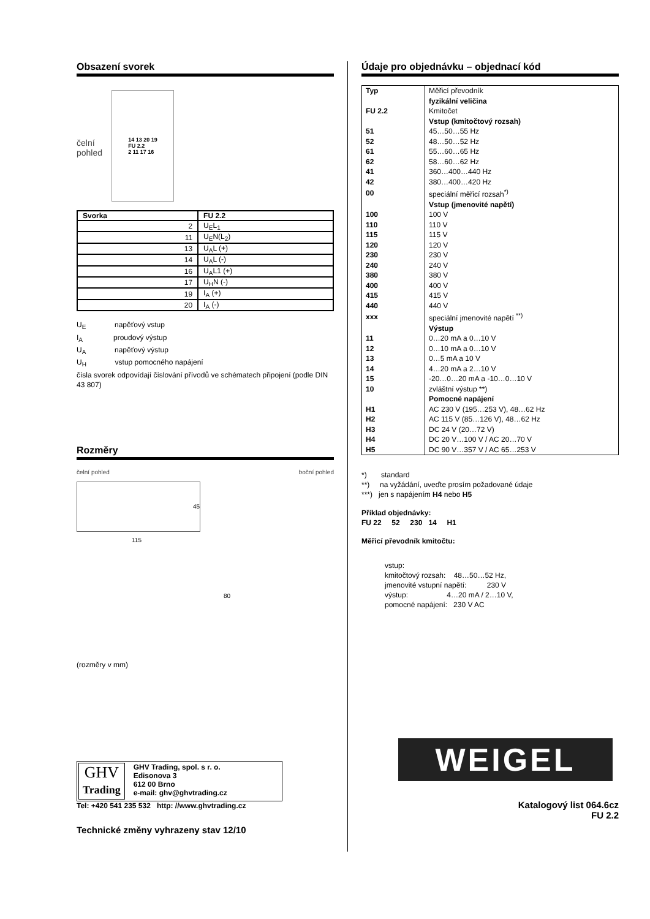Obsazení svorek
čelní
pohled
14 13 20 19
FU 2.2
2 11 17 16
| Svorka | FU 2.2 |
| --- | --- |
| 2 | U<sub>E</sub>L<sub>1</sub> |
| 11 | U<sub>E</sub>N(L<sub>2</sub>) |
| 13 | U<sub>A</sub>L (+) |
| 14 | U<sub>A</sub>L (-) |
| 16 | U<sub>A</sub>L1 (+) |
| 17 | U<sub>H</sub>N (-) |
| 19 | I<sub>A</sub> (+) |
| 20 | I<sub>A</sub> (-) |
U<sub>E</sub> napěťový vstup
I<sub>A</sub> proudový výstup
U<sub>A</sub> napěťový výstup
U<sub>H</sub> vstup pomocného napájení
čísla svorek odpovídají číslování přívodů ve schématech připojení (podle DIN 43 807)
Rozměry
čelní pohled boční pohled
45
115
80
(rozměry v mm)
GHV
Trading
GHV Trading, spol. s r. o.
Edisonova 3
612 00 Brno
e-mail: ghv@ghvtrading.cz
Tel: +420 541 235 532 http: //www.ghvtrading.cz
Technické změny vyhrazeny stav 12/10
Údaje pro objednávku – objednací kód
| Typ | Měřicí převodník |
| | fyzikální veličina |
| FU 2.2 | Kmitočet |
| | Vstup (kmitočtový rozsah) |
| 51 | 45…50…55 Hz |
| 52 | 48…50…52 Hz |
| 61 | 55…60…65 Hz |
| 62 | 58…60…62 Hz |
| 41 | 360…400…440 Hz |
| 42 | 380…400…420 Hz |
| 00 | speciální měřicí rozsah<sup>*)</sup> |
| | Vstup (jmenovité napětí) |
| 100 | 100 V |
| 110 | 110 V |
| 115 | 115 V |
| 120 | 120 V |
| 230 | 230 V |
| 240 | 240 V |
| 380 | 380 V |
| 400 | 400 V |
| 415 | 415 V |
| 440 | 440 V |
| xxx | speciální jmenovité napětí <sup>**)</sup> |
| | Výstup |
| 11 | 0…20 mA a 0…10 V |
| 12 | 0…10 mA a 0…10 V |
| 13 | 0…5 mA a 10 V |
| 14 | 4…20 mA a 2…10 V |
| 15 | -20…0…20 mA a -10…0…10 V |
| 10 | zvláštní výstup **) |
| | Pomocné napájení |
| H1 | AC 230 V (195…253 V), 48…62 Hz |
| H2 | AC 115 V (85…126 V), 48…62 Hz |
| H3 | DC 24 V (20…72 V) |
| H4 | DC 20 V…100 V / AC 20…70 V |
| H5 | DC 90 V…357 V / AC 65…253 V |
*) standard
**) na vyžádání, uveďte prosím požadované údaje
***) jen s napájením H4 nebo H5
Příklad objednávky:
FU 22 52 230 14 H1
Měřicí převodník kmitočtu:
vstup:
kmitočtový rozsah: 48…50…52 Hz,
jmenovité vstupní napětí: 230 V
výstup: 4…20 mA / 2…10 V,
pomocné napájení: 230 V AC
WEIGEL
Katalogový list 064.6cz
FU 2.2